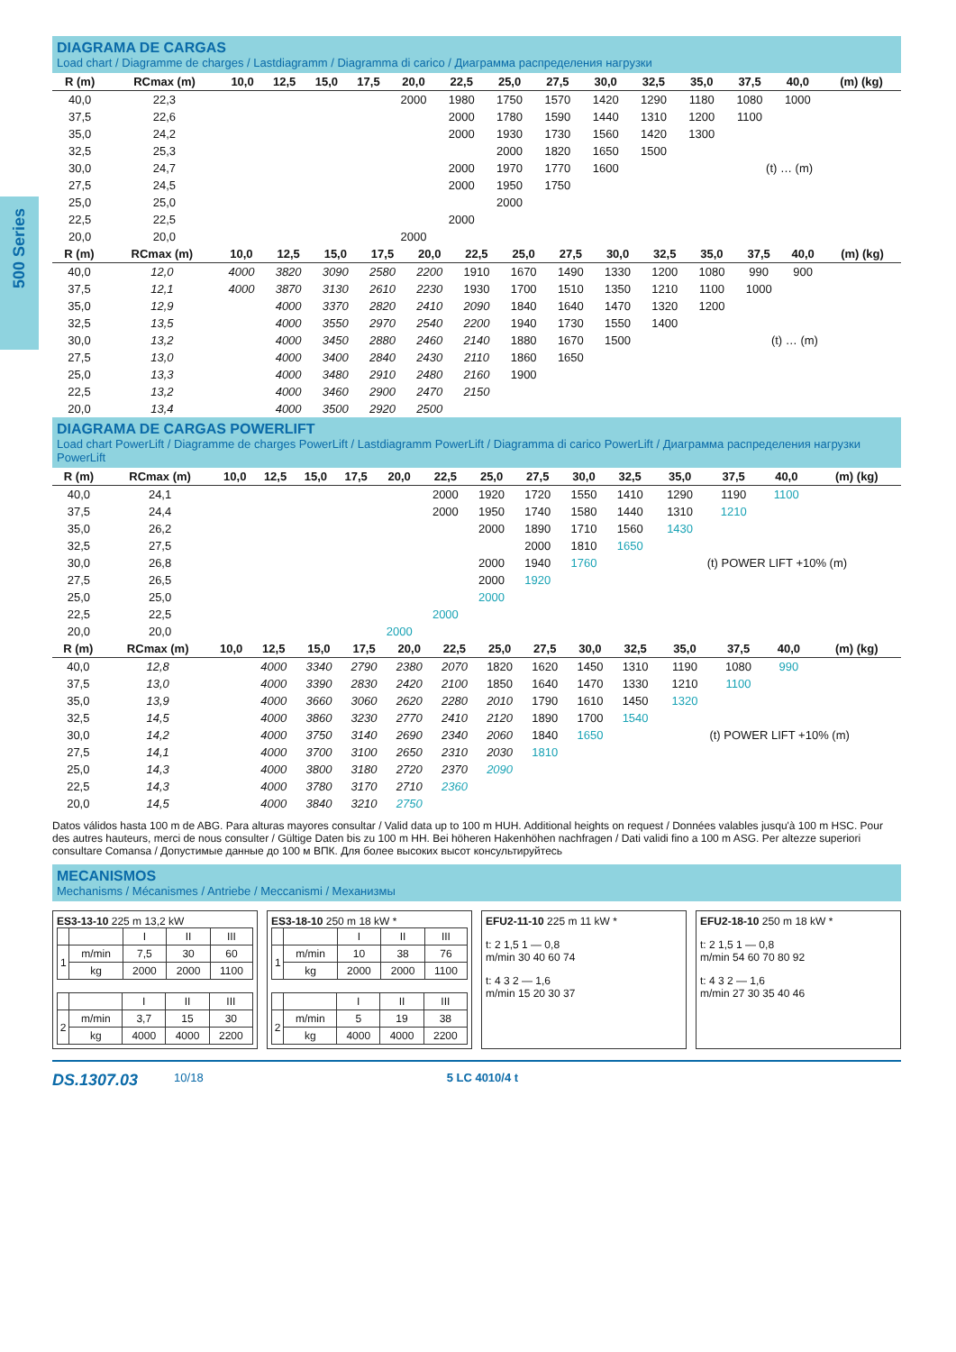500 Series
DIAGRAMA DE CARGAS
Load chart / Diagramme de charges / Lastdiagramm / Diagramma di carico / Диаграмма распределения нагрузки
| R (m) | RCmax (m) | 10,0 | 12,5 | 15,0 | 17,5 | 20,0 | 22,5 | 25,0 | 27,5 | 30,0 | 32,5 | 35,0 | 37,5 | 40,0 | (m) (kg) |
| --- | --- | --- | --- | --- | --- | --- | --- | --- | --- | --- | --- | --- | --- | --- | --- |
| 40,0 | 22,3 | | | | | 2000 | 1980 | 1750 | 1570 | 1420 | 1290 | 1180 | 1080 | 1000 | |
| 37,5 | 22,6 | | | | | | 2000 | 1780 | 1590 | 1440 | 1310 | 1200 | 1100 | | |
| 35,0 | 24,2 | | | | | | 2000 | 1930 | 1730 | 1560 | 1420 | 1300 | | | |
| 32,5 | 25,3 | | | | | | | 2000 | 1820 | 1650 | 1500 | | | | |
| 30,0 | 24,7 | | | | | | 2000 | 1970 | 1770 | 1600 | | (t) … (m) | | | |
| 27,5 | 24,5 | | | | | | 2000 | 1950 | 1750 | | | | | | |
| 25,0 | 25,0 | | | | | | | 2000 | | | | | | | |
| 22,5 | 22,5 | | | | | | 2000 | | | | | | | | |
| 20,0 | 20,0 | | | | | 2000 | | | | | | | | | |
| R (m) | RCmax (m) | 10,0 | 12,5 | 15,0 | 17,5 | 20,0 | 22,5 | 25,0 | 27,5 | 30,0 | 32,5 | 35,0 | 37,5 | 40,0 | (m) (kg) |
| --- | --- | --- | --- | --- | --- | --- | --- | --- | --- | --- | --- | --- | --- | --- | --- |
| 40,0 | 12,0 | 4000 | 3820 | 3090 | 2580 | 2200 | 1910 | 1670 | 1490 | 1330 | 1200 | 1080 | 990 | 900 | |
| 37,5 | 12,1 | 4000 | 3870 | 3130 | 2610 | 2230 | 1930 | 1700 | 1510 | 1350 | 1210 | 1100 | 1000 | | |
| 35,0 | 12,9 | | 4000 | 3370 | 2820 | 2410 | 2090 | 1840 | 1640 | 1470 | 1320 | 1200 | | | |
| 32,5 | 13,5 | | 4000 | 3550 | 2970 | 2540 | 2200 | 1940 | 1730 | 1550 | 1400 | | | | |
| 30,0 | 13,2 | | 4000 | 3450 | 2880 | 2460 | 2140 | 1880 | 1670 | 1500 | | (t) … (m) | | | |
| 27,5 | 13,0 | | 4000 | 3400 | 2840 | 2430 | 2110 | 1860 | 1650 | | | | | | |
| 25,0 | 13,3 | | 4000 | 3480 | 2910 | 2480 | 2160 | 1900 | | | | | | | |
| 22,5 | 13,2 | | 4000 | 3460 | 2900 | 2470 | 2150 | | | | | | | | |
| 20,0 | 13,4 | | 4000 | 3500 | 2920 | 2500 | | | | | | | | | |
DIAGRAMA DE CARGAS POWERLIFT
Load chart PowerLift / Diagramme de charges PowerLift / Lastdiagramm PowerLift / Diagramma di carico PowerLift / Диаграмма распределения нагрузки PowerLift
| R (m) | RCmax (m) | 10,0 | 12,5 | 15,0 | 17,5 | 20,0 | 22,5 | 25,0 | 27,5 | 30,0 | 32,5 | 35,0 | 37,5 | 40,0 | (m) (kg) |
| --- | --- | --- | --- | --- | --- | --- | --- | --- | --- | --- | --- | --- | --- | --- | --- |
| 40,0 | 24,1 | | | | | | 2000 | 1920 | 1720 | 1550 | 1410 | 1290 | 1190 | 1100 | |
| 37,5 | 24,4 | | | | | | 2000 | 1950 | 1740 | 1580 | 1440 | 1310 | 1210 | | |
| 35,0 | 26,2 | | | | | | | 2000 | 1890 | 1710 | 1560 | 1430 | | | |
| 32,5 | 27,5 | | | | | | | | 2000 | 1810 | 1650 | | | | |
| 30,0 | 26,8 | | | | | | | 2000 | 1940 | 1760 | | (t) POWER LIFT +10% (m) | | | |
| 27,5 | 26,5 | | | | | | | 2000 | 1920 | | | | | | |
| 25,0 | 25,0 | | | | | | | 2000 | | | | | | | |
| 22,5 | 22,5 | | | | | | 2000 | | | | | | | | |
| 20,0 | 20,0 | | | | | 2000 | | | | | | | | | |
| R (m) | RCmax (m) | 10,0 | 12,5 | 15,0 | 17,5 | 20,0 | 22,5 | 25,0 | 27,5 | 30,0 | 32,5 | 35,0 | 37,5 | 40,0 | (m) (kg) |
| --- | --- | --- | --- | --- | --- | --- | --- | --- | --- | --- | --- | --- | --- | --- | --- |
| 40,0 | 12,8 | | 4000 | 3340 | 2790 | 2380 | 2070 | 1820 | 1620 | 1450 | 1310 | 1190 | 1080 | 990 | |
| 37,5 | 13,0 | | 4000 | 3390 | 2830 | 2420 | 2100 | 1850 | 1640 | 1470 | 1330 | 1210 | 1100 | | |
| 35,0 | 13,9 | | 4000 | 3660 | 3060 | 2620 | 2280 | 2010 | 1790 | 1610 | 1450 | 1320 | | | |
| 32,5 | 14,5 | | 4000 | 3860 | 3230 | 2770 | 2410 | 2120 | 1890 | 1700 | 1540 | | | | |
| 30,0 | 14,2 | | 4000 | 3750 | 3140 | 2690 | 2340 | 2060 | 1840 | 1650 | | (t) POWER LIFT +10% (m) | | | |
| 27,5 | 14,1 | | 4000 | 3700 | 3100 | 2650 | 2310 | 2030 | 1810 | | | | | | |
| 25,0 | 14,3 | | 4000 | 3800 | 3180 | 2720 | 2370 | 2090 | | | | | | | |
| 22,5 | 14,3 | | 4000 | 3780 | 3170 | 2710 | 2360 | | | | | | | | |
| 20,0 | 14,5 | | 4000 | 3840 | 3210 | 2750 | | | | | | | | | |
Datos válidos hasta 100 m de ABG. Para alturas mayores consultar / Valid data up to 100 m HUH. Additional heights on request / Données valables jusqu'à 100 m HSC. Pour des autres hauteurs, merci de nous consulter / Gültige Daten bis zu 100 m HH. Bei höheren Hakenhöhen nachfragen / Dati validi fino a 100 m ASG. Per altezze superiori consultare Comansa / Допустимые данные до 100 м ВПК. Для более высоких высот консультируйтесь
MECANISMOS
Mechanisms / Mécanismes / Antriebe / Meccanismi / Механизмы
ES3-13-10 225 m 13,2 kW
| | | I | II | III |
| 1 | m/min | 7,5 | 30 | 60 |
| | kg | 2000 | 2000 | 1100 |
| | | I | II | III |
| 2 | m/min | 3,7 | 15 | 30 |
| | kg | 4000 | 4000 | 2200 |
ES3-18-10 250 m 18 kW *
| | | I | II | III |
| 1 | m/min | 10 | 38 | 76 |
| | kg | 2000 | 2000 | 1100 |
| | | I | II | III |
| 2 | m/min | 5 | 19 | 38 |
| | kg | 4000 | 4000 | 2200 |
EFU2-11-10 225 m 11 kW *
t: 2 1,5 1 — 0,8
m/min 30 40 60 74
t: 4 3 2 — 1,6
m/min 15 20 30 37
EFU2-18-10 250 m 18 kW *
t: 2 1,5 1 — 0,8
m/min 54 60 70 80 92
t: 4 3 2 — 1,6
m/min 27 30 35 40 46
DS.1307.03 10/18 5 LC 4010/4 t